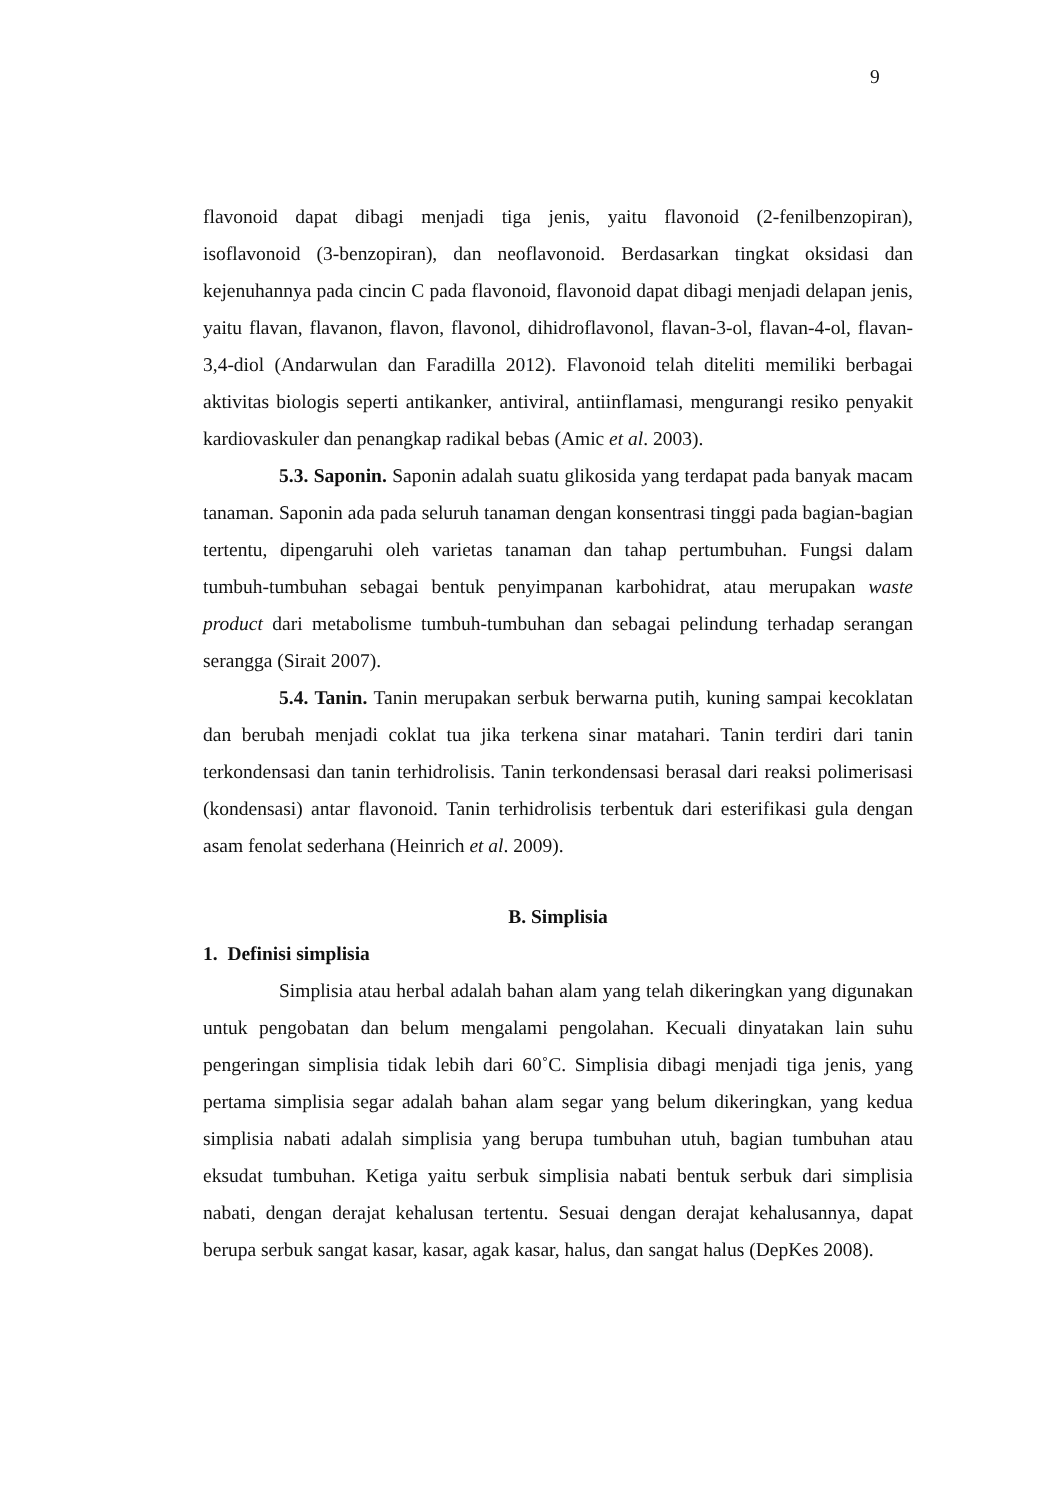9
flavonoid dapat dibagi menjadi tiga jenis, yaitu flavonoid (2-fenilbenzopiran), isoflavonoid (3-benzopiran), dan neoflavonoid. Berdasarkan tingkat oksidasi dan kejenuhannya pada cincin C pada flavonoid, flavonoid dapat dibagi menjadi delapan jenis, yaitu flavan, flavanon, flavon, flavonol, dihidroflavonol, flavan-3-ol, flavan-4-ol, flavan-3,4-diol (Andarwulan dan Faradilla 2012). Flavonoid telah diteliti memiliki berbagai aktivitas biologis seperti antikanker, antiviral, antiinflamasi, mengurangi resiko penyakit kardiovaskuler dan penangkap radikal bebas (Amic et al. 2003).
5.3. Saponin. Saponin adalah suatu glikosida yang terdapat pada banyak macam tanaman. Saponin ada pada seluruh tanaman dengan konsentrasi tinggi pada bagian-bagian tertentu, dipengaruhi oleh varietas tanaman dan tahap pertumbuhan. Fungsi dalam tumbuh-tumbuhan sebagai bentuk penyimpanan karbohidrat, atau merupakan waste product dari metabolisme tumbuh-tumbuhan dan sebagai pelindung terhadap serangan serangga (Sirait 2007).
5.4. Tanin. Tanin merupakan serbuk berwarna putih, kuning sampai kecoklatan dan berubah menjadi coklat tua jika terkena sinar matahari. Tanin terdiri dari tanin terkondensasi dan tanin terhidrolisis. Tanin terkondensasi berasal dari reaksi polimerisasi (kondensasi) antar flavonoid. Tanin terhidrolisis terbentuk dari esterifikasi gula dengan asam fenolat sederhana (Heinrich et al. 2009).
B. Simplisia
1. Definisi simplisia
Simplisia atau herbal adalah bahan alam yang telah dikeringkan yang digunakan untuk pengobatan dan belum mengalami pengolahan. Kecuali dinyatakan lain suhu pengeringan simplisia tidak lebih dari 60˚C. Simplisia dibagi menjadi tiga jenis, yang pertama simplisia segar adalah bahan alam segar yang belum dikeringkan, yang kedua simplisia nabati adalah simplisia yang berupa tumbuhan utuh, bagian tumbuhan atau eksudat tumbuhan. Ketiga yaitu serbuk simplisia nabati bentuk serbuk dari simplisia nabati, dengan derajat kehalusan tertentu. Sesuai dengan derajat kehalusannya, dapat berupa serbuk sangat kasar, kasar, agak kasar, halus, dan sangat halus (DepKes 2008).